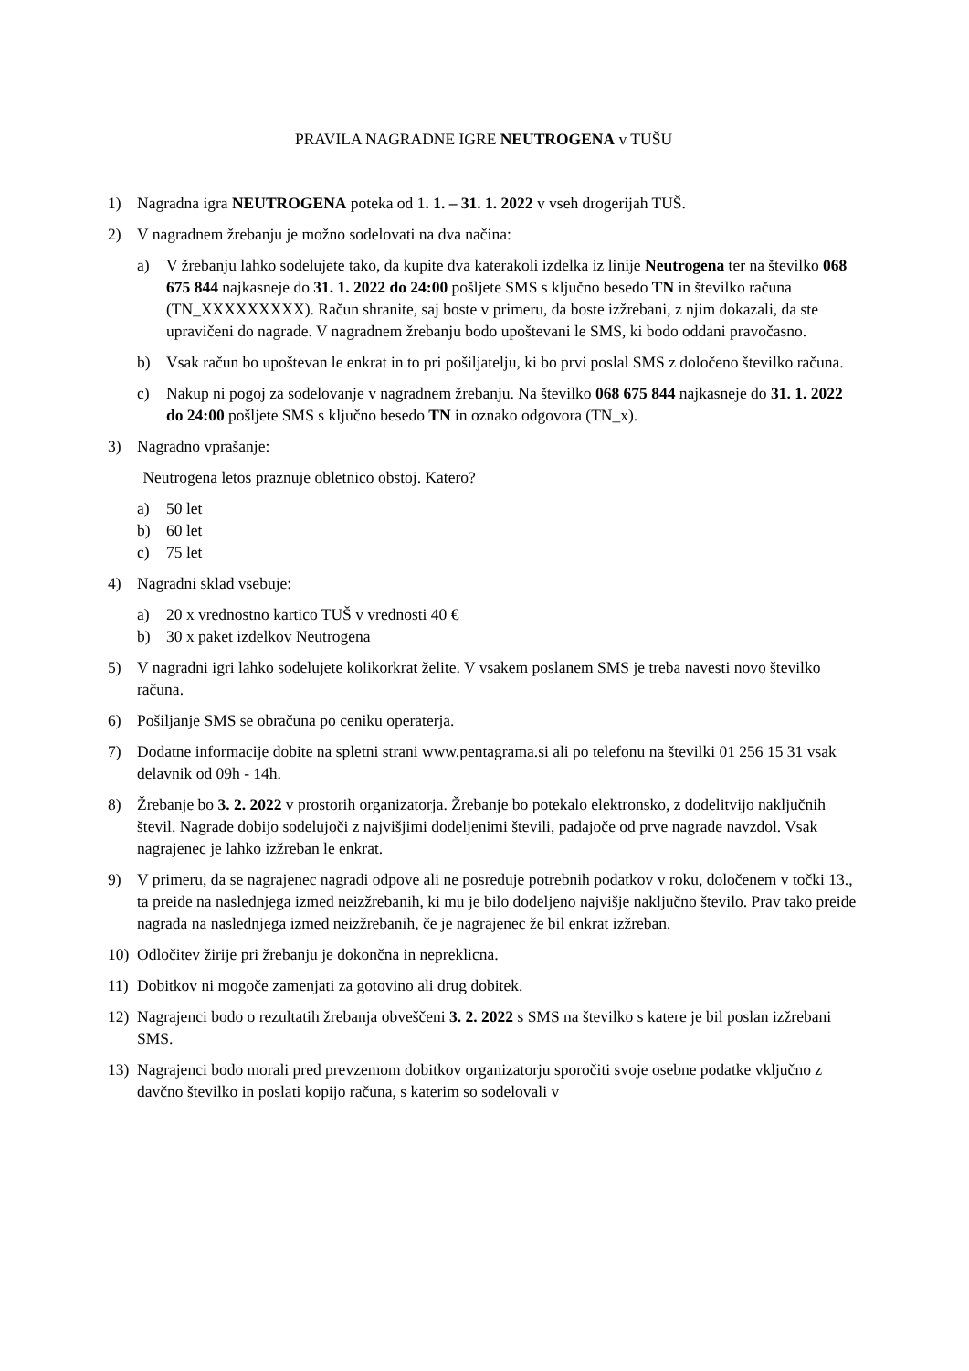PRAVILA NAGRADNE IGRE NEUTROGENA v TUŠU
1) Nagradna igra NEUTROGENA poteka od 1. 1. – 31. 1. 2022 v vseh drogerijah TUŠ.
2) V nagradnem žrebanju je možno sodelovati na dva načina:
a) V žrebanju lahko sodelujete tako, da kupite dva katerakoli izdelka iz linije Neutrogena ter na številko 068 675 844 najkasneje do 31. 1. 2022 do 24:00 pošljete SMS s ključno besedo TN in številko računa (TN_XXXXXXXXX). Račun shranite, saj boste v primeru, da boste izžrebani, z njim dokazali, da ste upravičeni do nagrade. V nagradnem žrebanju bodo upoštevani le SMS, ki bodo oddani pravočasno.
b) Vsak račun bo upoštevan le enkrat in to pri pošiljatelju, ki bo prvi poslal SMS z določeno številko računa.
c) Nakup ni pogoj za sodelovanje v nagradnem žrebanju. Na številko 068 675 844 najkasneje do 31. 1. 2022 do 24:00 pošljete SMS s ključno besedo TN in oznako odgovora (TN_x).
3) Nagradno vprašanje:
Neutrogena letos praznuje obletnico obstoj. Katero?
a) 50 let
b) 60 let
c) 75 let
4) Nagradni sklad vsebuje:
a) 20 x vrednostno kartico TUŠ v vrednosti 40 €
b) 30 x paket izdelkov Neutrogena
5) V nagradni igri lahko sodelujete kolikorkrat želite. V vsakem poslanem SMS je treba navesti novo številko računa.
6) Pošiljanje SMS se obračuna po ceniku operaterja.
7) Dodatne informacije dobite na spletni strani www.pentagrama.si ali po telefonu na številki 01 256 15 31 vsak delavnik od 09h - 14h.
8) Žrebanje bo 3. 2. 2022 v prostorih organizatorja. Žrebanje bo potekalo elektronsko, z dodelitvijo naključnih števil. Nagrade dobijo sodelujoči z najvišjimi dodeljenimi števili, padajoče od prve nagrade navzdol. Vsak nagrajenec je lahko izžreban le enkrat.
9) V primeru, da se nagrajenec nagradi odpove ali ne posreduje potrebnih podatkov v roku, določenem v točki 13., ta preide na naslednjega izmed neizžrebanih, ki mu je bilo dodeljeno najvišje naključno število. Prav tako preide nagrada na naslednjega izmed neizžrebanih, če je nagrajenec že bil enkrat izžreban.
10) Odločitev žirije pri žrebanju je dokončna in nepreklicna.
11) Dobitkov ni mogoče zamenjati za gotovino ali drug dobitek.
12) Nagrajenci bodo o rezultatih žrebanja obveščeni 3. 2. 2022 s SMS na številko s katere je bil poslan izžrebani SMS.
13) Nagrajenci bodo morali pred prevzemom dobitkov organizatorju sporočiti svoje osebne podatke vključno z davčno številko in poslati kopijo računa, s katerim so sodelovali v